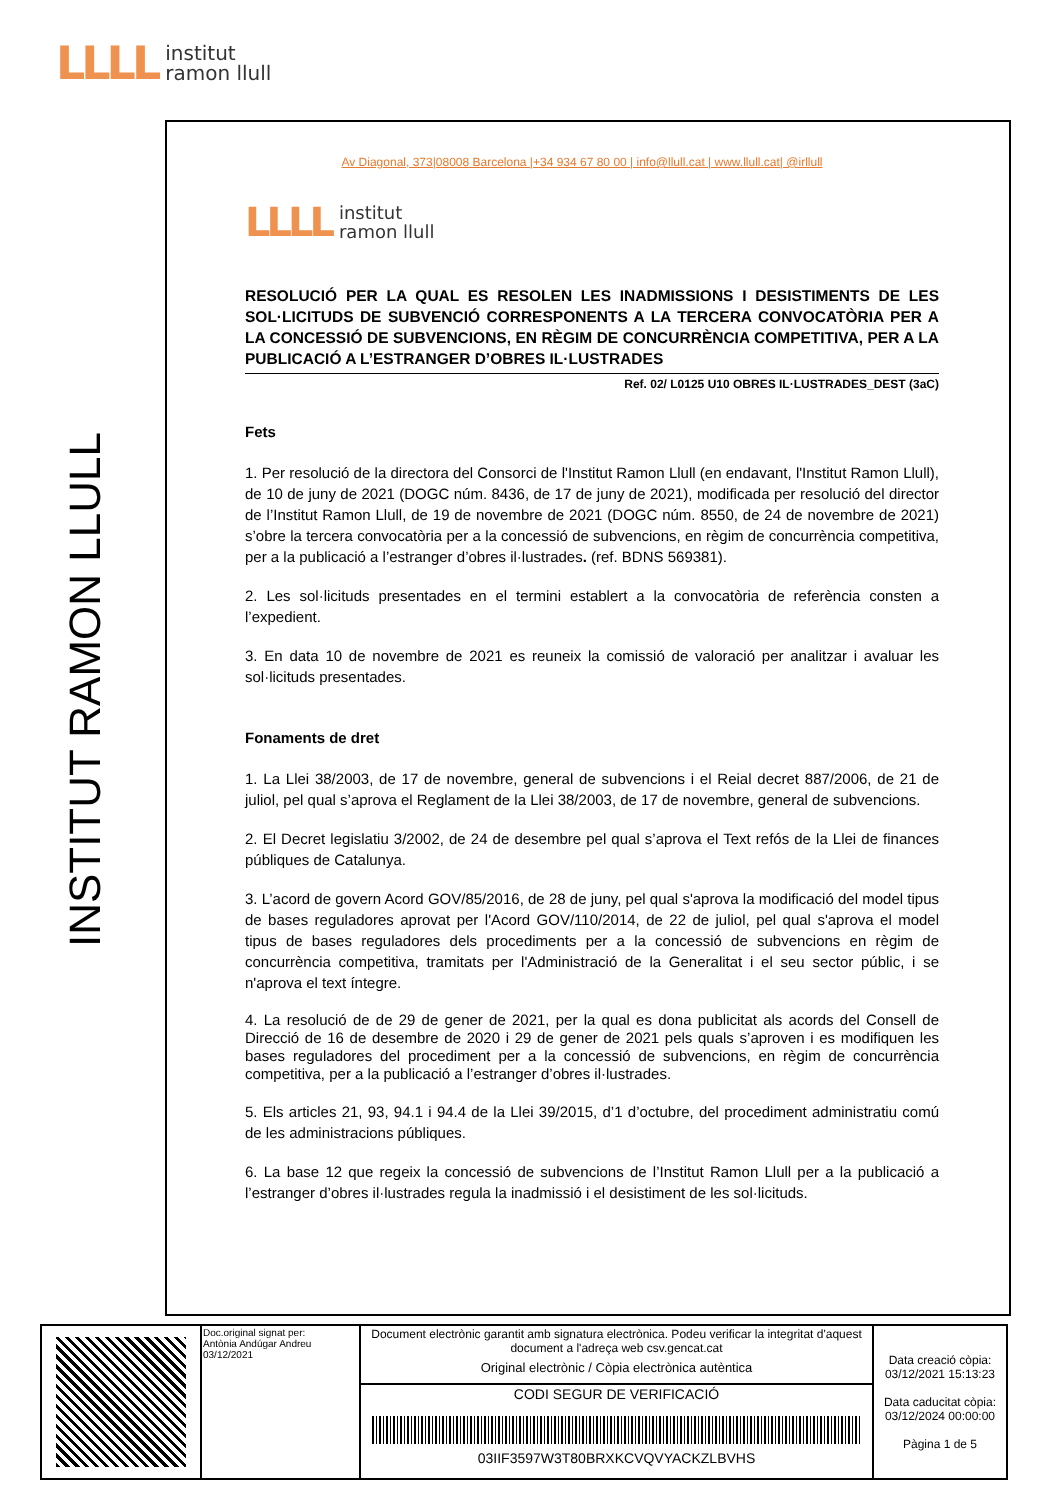LLLL institut
ramon llull
INSTITUT RAMON LLULL
Av Diagonal, 373|08008 Barcelona |+34 934 67 80 00 | info@llull.cat | www.llull.cat| @irllull
LLLL institut
ramon llull
RESOLUCIÓ PER LA QUAL ES RESOLEN LES INADMISSIONS I DESISTIMENTS DE LES SOL·LICITUDS DE SUBVENCIÓ CORRESPONENTS A LA TERCERA CONVOCATÒRIA PER A LA CONCESSIÓ DE SUBVENCIONS, EN RÈGIM DE CONCURRÈNCIA COMPETITIVA, PER A LA PUBLICACIÓ A L’ESTRANGER D’OBRES IL·LUSTRADES
Ref. 02/ L0125 U10 OBRES IL·LUSTRADES_DEST (3aC)
Fets
1. Per resolució de la directora del Consorci de l'Institut Ramon Llull (en endavant, l'Institut Ramon Llull), de 10 de juny de 2021 (DOGC núm. 8436, de 17 de juny de 2021), modificada per resolució del director de l’Institut Ramon Llull, de 19 de novembre de 2021 (DOGC núm. 8550, de 24 de novembre de 2021) s’obre la tercera convocatòria per a la concessió de subvencions, en règim de concurrència competitiva, per a la publicació a l’estranger d’obres il·lustrades. (ref. BDNS 569381).
2. Les sol·licituds presentades en el termini establert a la convocatòria de referència consten a l’expedient.
3. En data 10 de novembre de 2021 es reuneix la comissió de valoració per analitzar i avaluar les sol·licituds presentades.
Fonaments de dret
1. La Llei 38/2003, de 17 de novembre, general de subvencions i el Reial decret 887/2006, de 21 de juliol, pel qual s’aprova el Reglament de la Llei 38/2003, de 17 de novembre, general de subvencions.
2. El Decret legislatiu 3/2002, de 24 de desembre pel qual s’aprova el Text refós de la Llei de finances públiques de Catalunya.
3. L’acord de govern Acord GOV/85/2016, de 28 de juny, pel qual s'aprova la modificació del model tipus de bases reguladores aprovat per l'Acord GOV/110/2014, de 22 de juliol, pel qual s'aprova el model tipus de bases reguladores dels procediments per a la concessió de subvencions en règim de concurrència competitiva, tramitats per l'Administració de la Generalitat i el seu sector públic, i se n'aprova el text íntegre.
4. La resolució de de 29 de gener de 2021, per la qual es dona publicitat als acords del Consell de Direcció de 16 de desembre de 2020 i 29 de gener de 2021 pels quals s’aproven i es modifiquen les bases reguladores del procediment per a la concessió de subvencions, en règim de concurrència competitiva, per a la publicació a l’estranger d’obres il·lustrades.
5. Els articles 21, 93, 94.1 i 94.4 de la Llei 39/2015, d’1 d’octubre, del procediment administratiu comú de les administracions públiques.
6. La base 12 que regeix la concessió de subvencions de l’Institut Ramon Llull per a la publicació a l’estranger d’obres il·lustrades regula la inadmissió i el desistiment de les sol·licituds.
| | Doc.original signat per: Antònia Andúgar Andreu 03/12/2021 | Document electrònic garantit amb signatura electrònica. Podeu verificar la integritat d'aquest document a l'adreça web csv.gencat.cat Original electrònic / Còpia electrònica autèntica | Data creació còpia: 03/12/2021 15:13:23 Data caducitat còpia: 03/12/2024 00:00:00 Pàgina 1 de 5 |
| | | CODI SEGUR DE VERIFICACIÓ 03IIF3597W3T80BRXKCVQVYACKZLBVHS | |